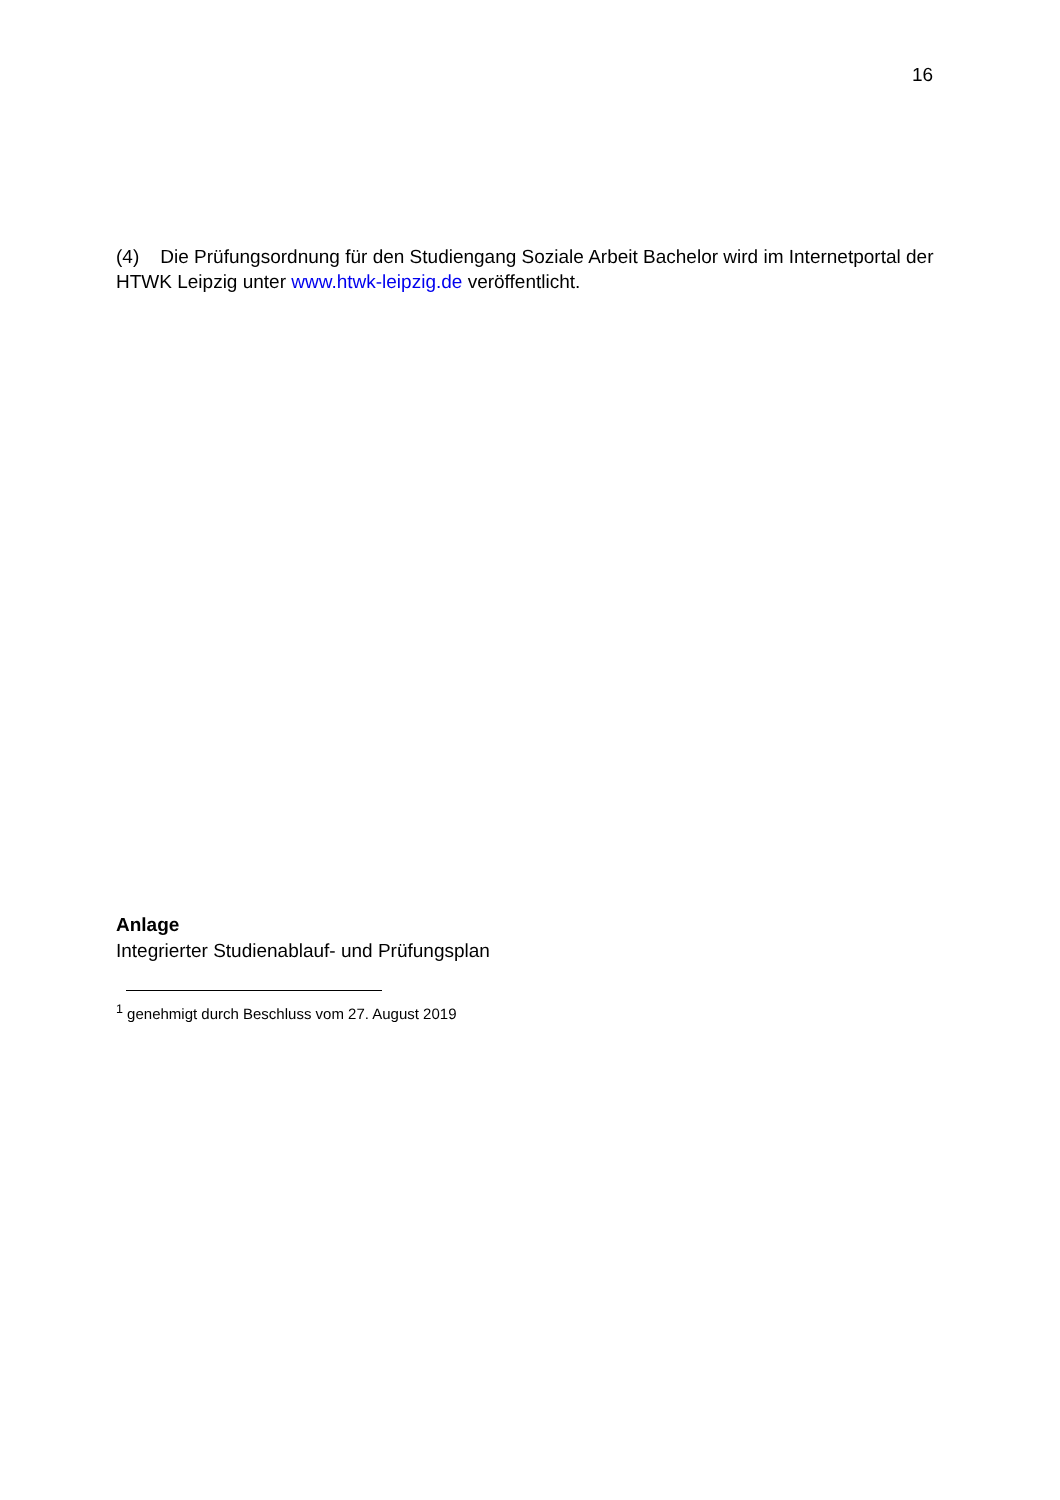16
(4) Die Prüfungsordnung für den Studiengang Soziale Arbeit Bachelor wird im Internetportal der HTWK Leipzig unter www.htwk-leipzig.de veröffentlicht.
Anlage
Integrierter Studienablauf- und Prüfungsplan
<sup>1</sup> genehmigt durch Beschluss vom 27. August 2019